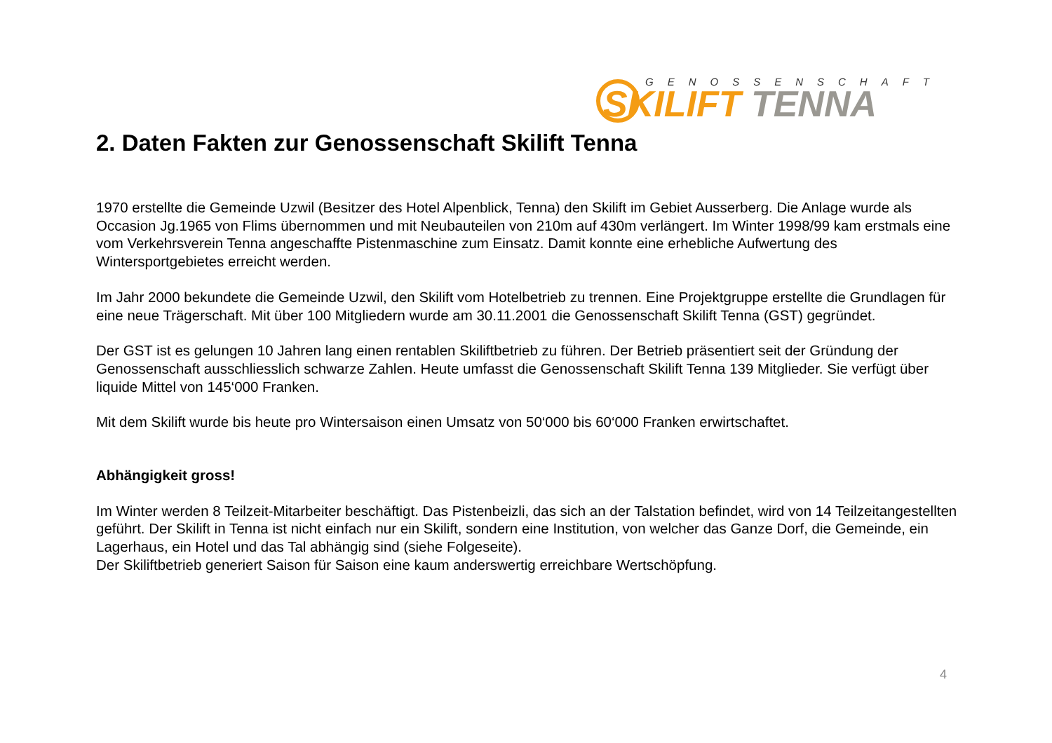GENOSSENSCHAFT
SKILIFT TENNA
2. Daten Fakten zur Genossenschaft Skilift Tenna
1970 erstellte die Gemeinde Uzwil (Besitzer des Hotel Alpenblick, Tenna) den Skilift im Gebiet Ausserberg. Die Anlage wurde als Occasion Jg.1965 von Flims übernommen und mit Neubauteilen von 210m auf 430m verlängert. Im Winter 1998/99 kam erstmals eine vom Verkehrsverein Tenna angeschaffte Pistenmaschine zum Einsatz. Damit konnte eine erhebliche Aufwertung des Wintersportgebietes erreicht werden.
Im Jahr 2000 bekundete die Gemeinde Uzwil, den Skilift vom Hotelbetrieb zu trennen. Eine Projektgruppe erstellte die Grundlagen für eine neue Trägerschaft. Mit über 100 Mitgliedern wurde am 30.11.2001 die Genossenschaft Skilift Tenna (GST) gegründet.
Der GST ist es gelungen 10 Jahren lang einen rentablen Skiliftbetrieb zu führen. Der Betrieb präsentiert seit der Gründung der Genossenschaft ausschliesslich schwarze Zahlen. Heute umfasst die Genossenschaft Skilift Tenna 139 Mitglieder. Sie verfügt über liquide Mittel von 145‘000 Franken.
Mit dem Skilift wurde bis heute pro Wintersaison einen Umsatz von 50‘000 bis 60‘000 Franken erwirtschaftet.
Abhängigkeit gross!
Im Winter werden 8 Teilzeit-Mitarbeiter beschäftigt. Das Pistenbeizli, das sich an der Talstation befindet, wird von 14 Teilzeitangestellten geführt. Der Skilift in Tenna ist nicht einfach nur ein Skilift, sondern eine Institution, von welcher das Ganze Dorf, die Gemeinde, ein Lagerhaus, ein Hotel und das Tal abhängig sind (siehe Folgeseite).
Der Skiliftbetrieb generiert Saison für Saison eine kaum anderswertig erreichbare Wertschöpfung.
4